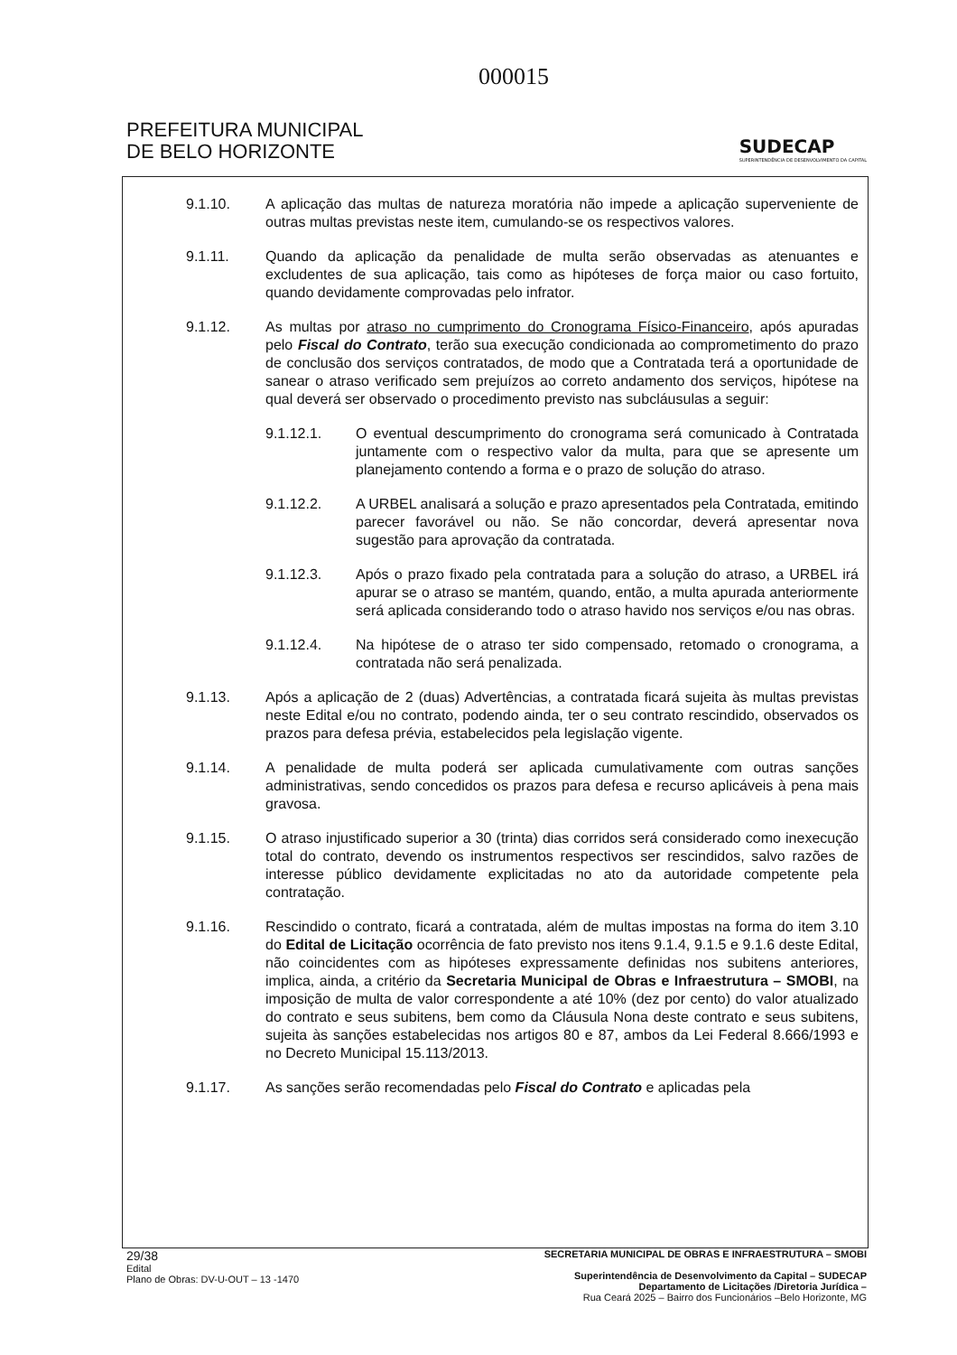000015
PREFEITURA MUNICIPAL
DE BELO HORIZONTE
SUDECAP
SUPERINTENDÊNCIA DE DESENVOLVIMENTO DA CAPITAL
9.1.10. A aplicação das multas de natureza moratória não impede a aplicação superveniente de outras multas previstas neste item, cumulando-se os respectivos valores.
9.1.11. Quando da aplicação da penalidade de multa serão observadas as atenuantes e excludentes de sua aplicação, tais como as hipóteses de força maior ou caso fortuito, quando devidamente comprovadas pelo infrator.
9.1.12. As multas por atraso no cumprimento do Cronograma Físico-Financeiro, após apuradas pelo Fiscal do Contrato, terão sua execução condicionada ao comprometimento do prazo de conclusão dos serviços contratados, de modo que a Contratada terá a oportunidade de sanear o atraso verificado sem prejuízos ao correto andamento dos serviços, hipótese na qual deverá ser observado o procedimento previsto nas subcláusulas a seguir:
9.1.12.1. O eventual descumprimento do cronograma será comunicado à Contratada juntamente com o respectivo valor da multa, para que se apresente um planejamento contendo a forma e o prazo de solução do atraso.
9.1.12.2. A URBEL analisará a solução e prazo apresentados pela Contratada, emitindo parecer favorável ou não. Se não concordar, deverá apresentar nova sugestão para aprovação da contratada.
9.1.12.3. Após o prazo fixado pela contratada para a solução do atraso, a URBEL irá apurar se o atraso se mantém, quando, então, a multa apurada anteriormente será aplicada considerando todo o atraso havido nos serviços e/ou nas obras.
9.1.12.4. Na hipótese de o atraso ter sido compensado, retomado o cronograma, a contratada não será penalizada.
9.1.13. Após a aplicação de 2 (duas) Advertências, a contratada ficará sujeita às multas previstas neste Edital e/ou no contrato, podendo ainda, ter o seu contrato rescindido, observados os prazos para defesa prévia, estabelecidos pela legislação vigente.
9.1.14. A penalidade de multa poderá ser aplicada cumulativamente com outras sanções administrativas, sendo concedidos os prazos para defesa e recurso aplicáveis à pena mais gravosa.
9.1.15. O atraso injustificado superior a 30 (trinta) dias corridos será considerado como inexecução total do contrato, devendo os instrumentos respectivos ser rescindidos, salvo razões de interesse público devidamente explicitadas no ato da autoridade competente pela contratação.
9.1.16. Rescindido o contrato, ficará a contratada, além de multas impostas na forma do item 3.10 do Edital de Licitação ocorrência de fato previsto nos itens 9.1.4, 9.1.5 e 9.1.6 deste Edital, não coincidentes com as hipóteses expressamente definidas nos subitens anteriores, implica, ainda, a critério da Secretaria Municipal de Obras e Infraestrutura – SMOBI, na imposição de multa de valor correspondente a até 10% (dez por cento) do valor atualizado do contrato e seus subitens, bem como da Cláusula Nona deste contrato e seus subitens, sujeita às sanções estabelecidas nos artigos 80 e 87, ambos da Lei Federal 8.666/1993 e no Decreto Municipal 15.113/2013.
9.1.17. As sanções serão recomendadas pelo Fiscal do Contrato e aplicadas pela
29/38
Edital
Plano de Obras: DV-U-OUT – 13 -1470
SECRETARIA MUNICIPAL DE OBRAS E INFRAESTRUTURA – SMOBI
Superintendência de Desenvolvimento da Capital – SUDECAP
Departamento de Licitações /Diretoria Jurídica –
Rua Ceará 2025 – Bairro dos Funcionários –Belo Horizonte, MG